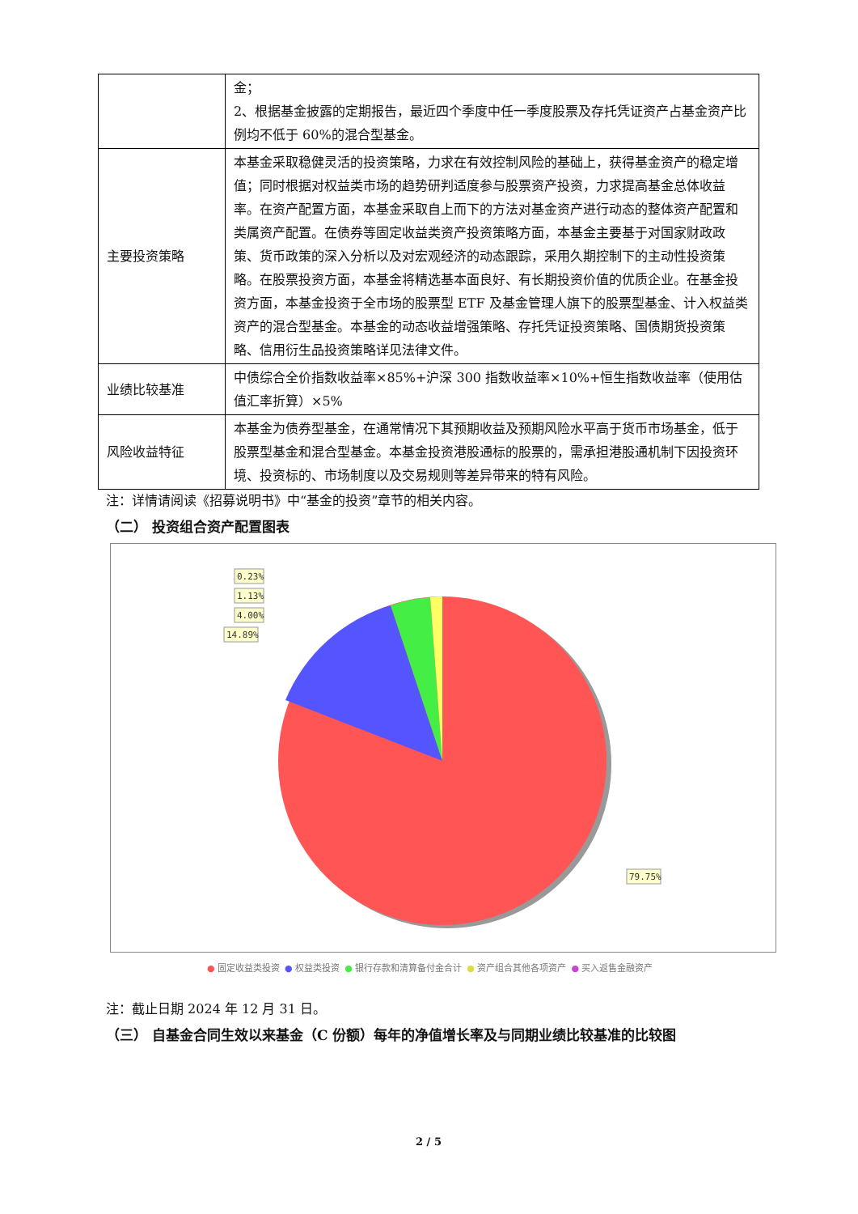| | 金； 2、根据基金披露的定期报告，最近四个季度中任一季度股票及存托凭证资产占基金资产比例均不低于 60%的混合型基金。 |
| 主要投资策略 | 本基金采取稳健灵活的投资策略，力求在有效控制风险的基础上，获得基金资产的稳定增值；同时根据对权益类市场的趋势研判适度参与股票资产投资，力求提高基金总体收益率。在资产配置方面，本基金采取自上而下的方法对基金资产进行动态的整体资产配置和类属资产配置。在债券等固定收益类资产投资策略方面，本基金主要基于对国家财政政策、货币政策的深入分析以及对宏观经济的动态跟踪，采用久期控制下的主动性投资策略。在股票投资方面，本基金将精选基本面良好、有长期投资价值的优质企业。在基金投资方面，本基金投资于全市场的股票型 ETF 及基金管理人旗下的股票型基金、计入权益类资产的混合型基金。本基金的动态收益增强策略、存托凭证投资策略、国债期货投资策略、信用衍生品投资策略详见法律文件。 |
| 业绩比较基准 | 中债综合全价指数收益率×85%+沪深 300 指数收益率×10%+恒生指数收益率（使用估值汇率折算）×5% |
| 风险收益特征 | 本基金为债券型基金，在通常情况下其预期收益及预期风险水平高于货币市场基金，低于股票型基金和混合型基金。本基金投资港股通标的股票的，需承担港股通机制下因投资环境、投资标的、市场制度以及交易规则等差异带来的特有风险。 |
注：详情请阅读《招募说明书》中“基金的投资”章节的相关内容。
（二） 投资组合资产配置图表
0.23%
1.13%
4.00%
14.89%
79.75%
● 固定收益类投资 ● 权益类投资 ● 银行存款和清算备付金合计 ● 资产组合其他各项资产 ● 买入返售金融资产
注：截止日期 2024 年 12 月 31 日。
（三） 自基金合同生效以来基金（C 份额）每年的净值增长率及与同期业绩比较基准的比较图
2 / 5